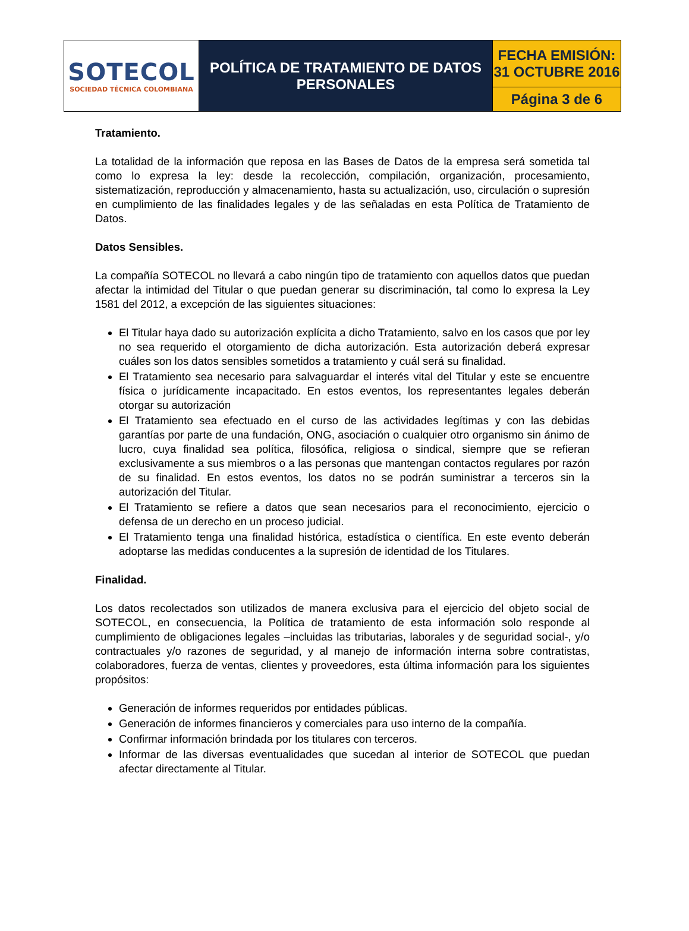| SOTECOL SOCIEDAD TÉCNICA COLOMBIANA | POLÍTICA DE TRATAMIENTO DE DATOS PERSONALES | FECHA EMISIÓN: 31 OCTUBRE 2016 |
| | | Página 3 de 6 |
Tratamiento.
La totalidad de la información que reposa en las Bases de Datos de la empresa será sometida tal como lo expresa la ley: desde la recolección, compilación, organización, procesamiento, sistematización, reproducción y almacenamiento, hasta su actualización, uso, circulación o supresión en cumplimiento de las finalidades legales y de las señaladas en esta Política de Tratamiento de Datos.
Datos Sensibles.
La compañía SOTECOL no llevará a cabo ningún tipo de tratamiento con aquellos datos que puedan afectar la intimidad del Titular o que puedan generar su discriminación, tal como lo expresa la Ley 1581 del 2012, a excepción de las siguientes situaciones:
El Titular haya dado su autorización explícita a dicho Tratamiento, salvo en los casos que por ley no sea requerido el otorgamiento de dicha autorización. Esta autorización deberá expresar cuáles son los datos sensibles sometidos a tratamiento y cuál será su finalidad.
El Tratamiento sea necesario para salvaguardar el interés vital del Titular y este se encuentre física o jurídicamente incapacitado. En estos eventos, los representantes legales deberán otorgar su autorización
El Tratamiento sea efectuado en el curso de las actividades legítimas y con las debidas garantías por parte de una fundación, ONG, asociación o cualquier otro organismo sin ánimo de lucro, cuya finalidad sea política, filosófica, religiosa o sindical, siempre que se refieran exclusivamente a sus miembros o a las personas que mantengan contactos regulares por razón de su finalidad. En estos eventos, los datos no se podrán suministrar a terceros sin la autorización del Titular.
El Tratamiento se refiere a datos que sean necesarios para el reconocimiento, ejercicio o defensa de un derecho en un proceso judicial.
El Tratamiento tenga una finalidad histórica, estadística o científica. En este evento deberán adoptarse las medidas conducentes a la supresión de identidad de los Titulares.
Finalidad.
Los datos recolectados son utilizados de manera exclusiva para el ejercicio del objeto social de SOTECOL, en consecuencia, la Política de tratamiento de esta información solo responde al cumplimiento de obligaciones legales –incluidas las tributarias, laborales y de seguridad social-, y/o contractuales y/o razones de seguridad, y al manejo de información interna sobre contratistas, colaboradores, fuerza de ventas, clientes y proveedores, esta última información para los siguientes propósitos:
Generación de informes requeridos por entidades públicas.
Generación de informes financieros y comerciales para uso interno de la compañía.
Confirmar información brindada por los titulares con terceros.
Informar de las diversas eventualidades que sucedan al interior de SOTECOL que puedan afectar directamente al Titular.